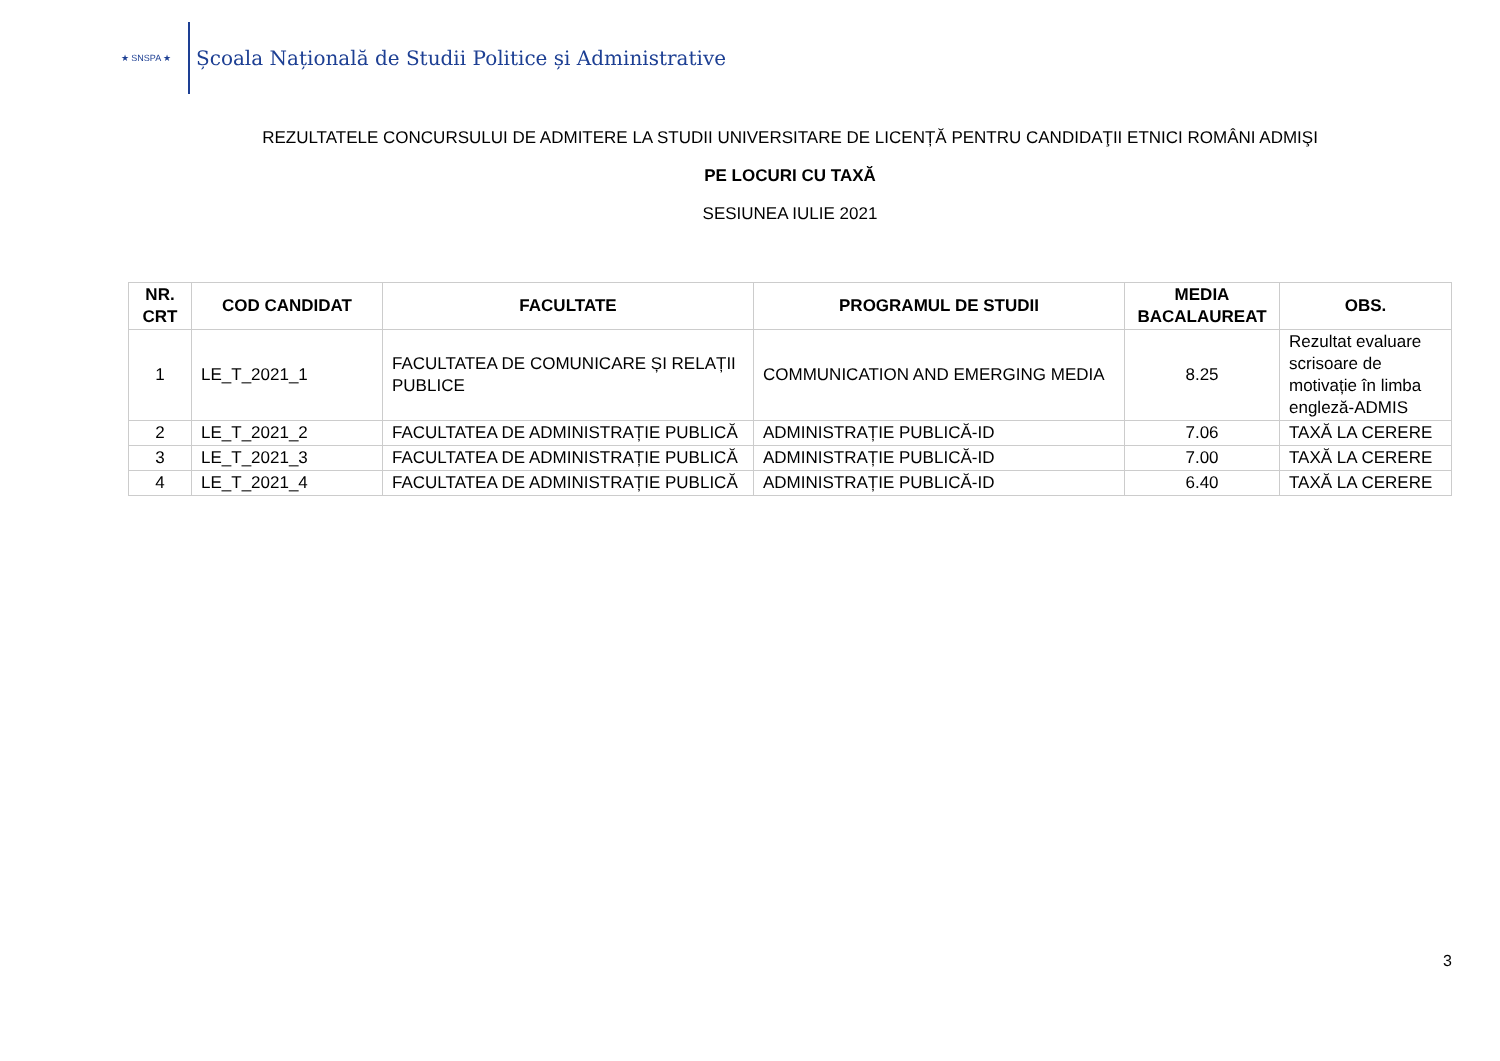★ SNSPA ★
Școala Națională de Studii Politice și Administrative
REZULTATELE CONCURSULUI DE ADMITERE LA STUDII UNIVERSITARE DE LICENȚĂ PENTRU CANDIDAŢII ETNICI ROMÂNI ADMIŞI
PE LOCURI CU TAXĂ
SESIUNEA IULIE 2021
| NR. CRT | COD CANDIDAT | FACULTATE | PROGRAMUL DE STUDII | MEDIA BACALAUREAT | OBS. |
| --- | --- | --- | --- | --- | --- |
| 1 | LE_T_2021_1 | FACULTATEA DE COMUNICARE ȘI RELAȚII PUBLICE | COMMUNICATION AND EMERGING MEDIA | 8.25 | Rezultat evaluare scrisoare de motivație în limba engleză-ADMIS |
| 2 | LE_T_2021_2 | FACULTATEA DE ADMINISTRAȚIE PUBLICĂ | ADMINISTRAȚIE PUBLICĂ-ID | 7.06 | TAXĂ LA CERERE |
| 3 | LE_T_2021_3 | FACULTATEA DE ADMINISTRAȚIE PUBLICĂ | ADMINISTRAȚIE PUBLICĂ-ID | 7.00 | TAXĂ LA CERERE |
| 4 | LE_T_2021_4 | FACULTATEA DE ADMINISTRAȚIE PUBLICĂ | ADMINISTRAȚIE PUBLICĂ-ID | 6.40 | TAXĂ LA CERERE |
3